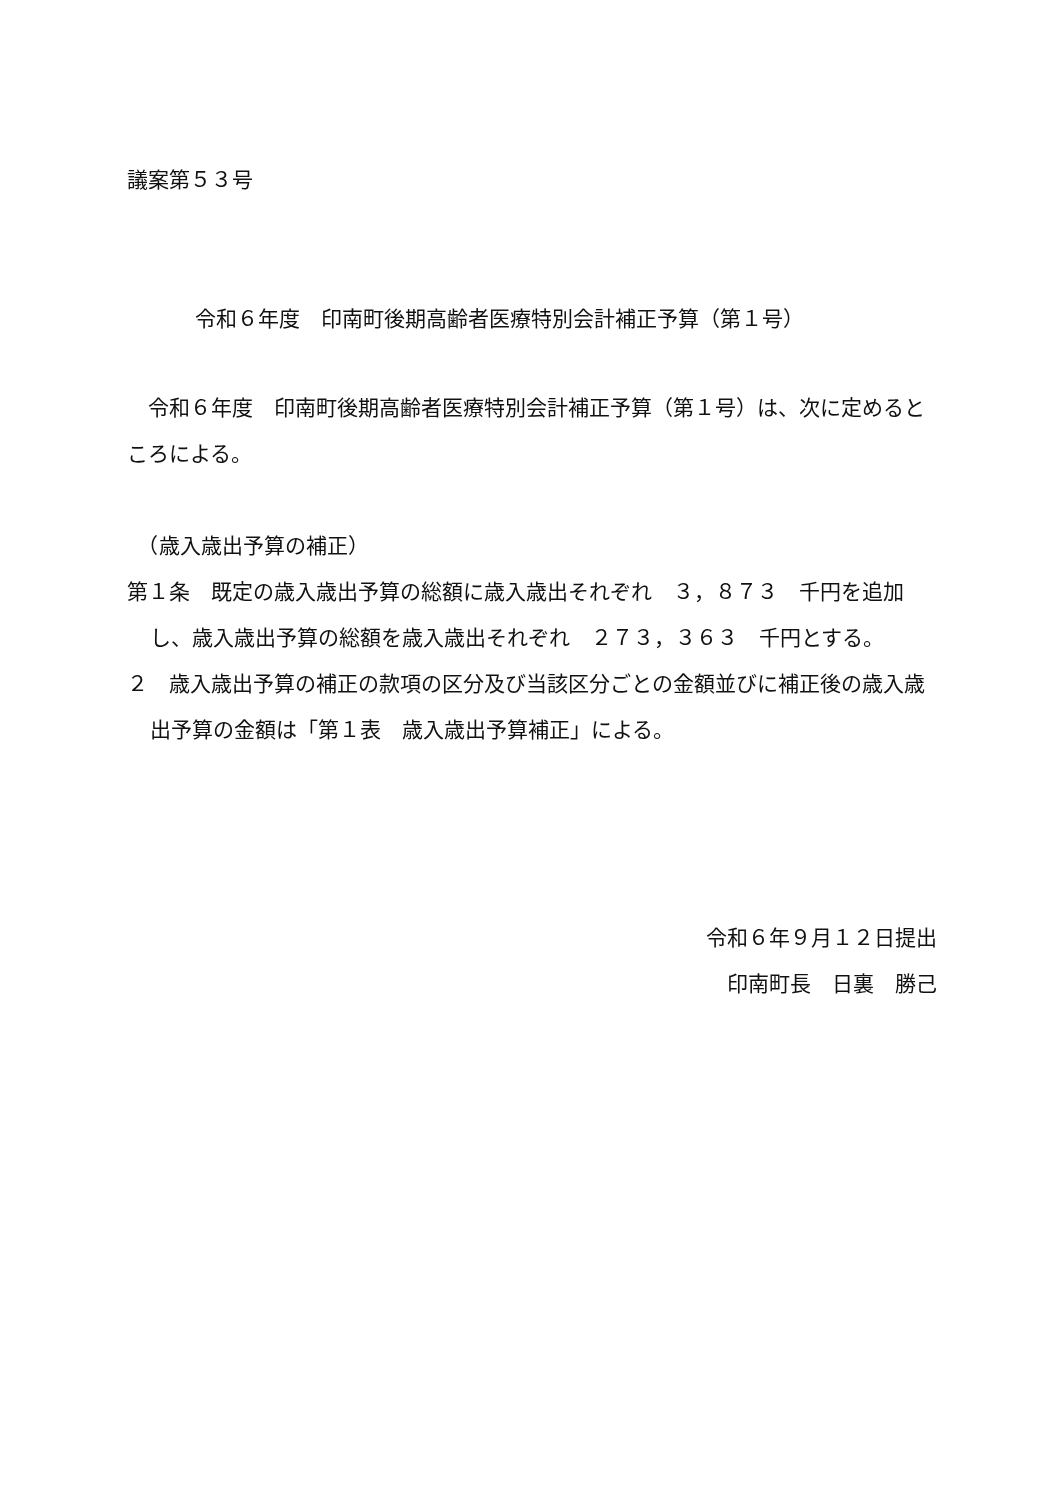議案第５３号
令和６年度　印南町後期高齢者医療特別会計補正予算（第１号）
　令和６年度　印南町後期高齢者医療特別会計補正予算（第１号）は、次に定めるところによる。
　（歳入歳出予算の補正）
第１条　既定の歳入歳出予算の総額に歳入歳出それぞれ　３，８７３　千円を追加し、歳入歳出予算の総額を歳入歳出それぞれ　２７３，３６３　千円とする。
２　歳入歳出予算の補正の款項の区分及び当該区分ごとの金額並びに補正後の歳入歳出予算の金額は「第１表　歳入歳出予算補正」による。
令和６年９月１２日提出
印南町長　日裏　勝己